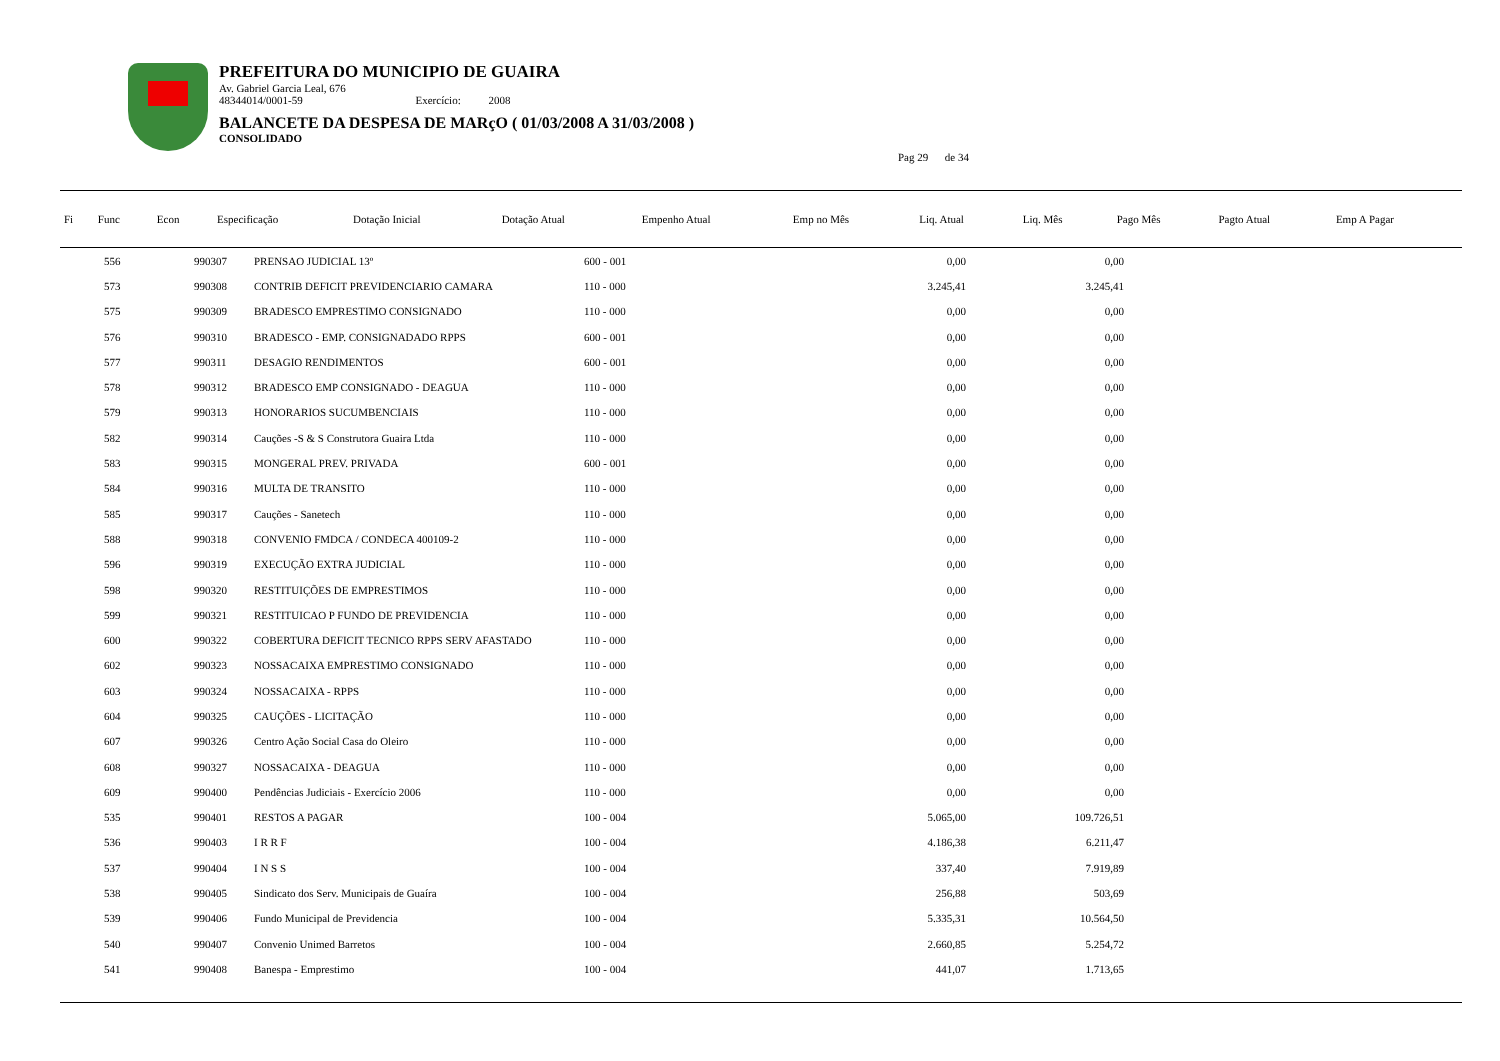PREFEITURA DO MUNICIPIO DE GUAIRA
Av. Gabriel Garcia Leal, 676
48344014/0001-59 Exercício: 2008
BALANCETE DA DESPESA DE MARçO ( 01/03/2008 A 31/03/2008 )
CONSOLIDADO
Pag 29 de 34
| Fi | Func | Econ | Especificação | Dotação Inicial | Dotação Atual | Empenho Atual | Emp no Mês | Liq. Atual | Liq. Mês | Pago Mês | Pagto Atual | Emp A Pagar |
| --- | --- | --- | --- | --- | --- | --- | --- | --- | --- | --- | --- | --- |
| | 556 | 990307 | PRENSAO JUDICIAL 13º | 600 - 001 | | 0,00 | 0,00 | |
| | 573 | 990308 | CONTRIB DEFICIT PREVIDENCIARIO CAMARA | 110 - 000 | | 3.245,41 | 3.245,41 | |
| | 575 | 990309 | BRADESCO EMPRESTIMO CONSIGNADO | 110 - 000 | | 0,00 | 0,00 | |
| | 576 | 990310 | BRADESCO - EMP. CONSIGNADADO RPPS | 600 - 001 | | 0,00 | 0,00 | |
| | 577 | 990311 | DESAGIO RENDIMENTOS | 600 - 001 | | 0,00 | 0,00 | |
| | 578 | 990312 | BRADESCO EMP CONSIGNADO - DEAGUA | 110 - 000 | | 0,00 | 0,00 | |
| | 579 | 990313 | HONORARIOS SUCUMBENCIAIS | 110 - 000 | | 0,00 | 0,00 | |
| | 582 | 990314 | Cauções -S & S Construtora Guaira Ltda | 110 - 000 | | 0,00 | 0,00 | |
| | 583 | 990315 | MONGERAL PREV. PRIVADA | 600 - 001 | | 0,00 | 0,00 | |
| | 584 | 990316 | MULTA DE TRANSITO | 110 - 000 | | 0,00 | 0,00 | |
| | 585 | 990317 | Cauções - Sanetech | 110 - 000 | | 0,00 | 0,00 | |
| | 588 | 990318 | CONVENIO FMDCA / CONDECA 400109-2 | 110 - 000 | | 0,00 | 0,00 | |
| | 596 | 990319 | EXECUÇÃO EXTRA JUDICIAL | 110 - 000 | | 0,00 | 0,00 | |
| | 598 | 990320 | RESTITUIÇÕES DE EMPRESTIMOS | 110 - 000 | | 0,00 | 0,00 | |
| | 599 | 990321 | RESTITUICAO P FUNDO DE PREVIDENCIA | 110 - 000 | | 0,00 | 0,00 | |
| | 600 | 990322 | COBERTURA DEFICIT TECNICO RPPS SERV AFASTADO | 110 - 000 | | 0,00 | 0,00 | |
| | 602 | 990323 | NOSSACAIXA EMPRESTIMO CONSIGNADO | 110 - 000 | | 0,00 | 0,00 | |
| | 603 | 990324 | NOSSACAIXA - RPPS | 110 - 000 | | 0,00 | 0,00 | |
| | 604 | 990325 | CAUÇÕES - LICITAÇÃO | 110 - 000 | | 0,00 | 0,00 | |
| | 607 | 990326 | Centro Ação Social Casa do Oleiro | 110 - 000 | | 0,00 | 0,00 | |
| | 608 | 990327 | NOSSACAIXA - DEAGUA | 110 - 000 | | 0,00 | 0,00 | |
| | 609 | 990400 | Pendências Judiciais - Exercício 2006 | 110 - 000 | | 0,00 | 0,00 | |
| | 535 | 990401 | RESTOS A PAGAR | 100 - 004 | | 5.065,00 | 109.726,51 | |
| | 536 | 990403 | I R R F | 100 - 004 | | 4.186,38 | 6.211,47 | |
| | 537 | 990404 | I N S S | 100 - 004 | | 337,40 | 7.919,89 | |
| | 538 | 990405 | Sindicato dos Serv. Municipais de Guaíra | 100 - 004 | | 256,88 | 503,69 | |
| | 539 | 990406 | Fundo Municipal de Previdencia | 100 - 004 | | 5.335,31 | 10.564,50 | |
| | 540 | 990407 | Convenio Unimed Barretos | 100 - 004 | | 2.660,85 | 5.254,72 | |
| | 541 | 990408 | Banespa - Emprestimo | 100 - 004 | | 441,07 | 1.713,65 | |